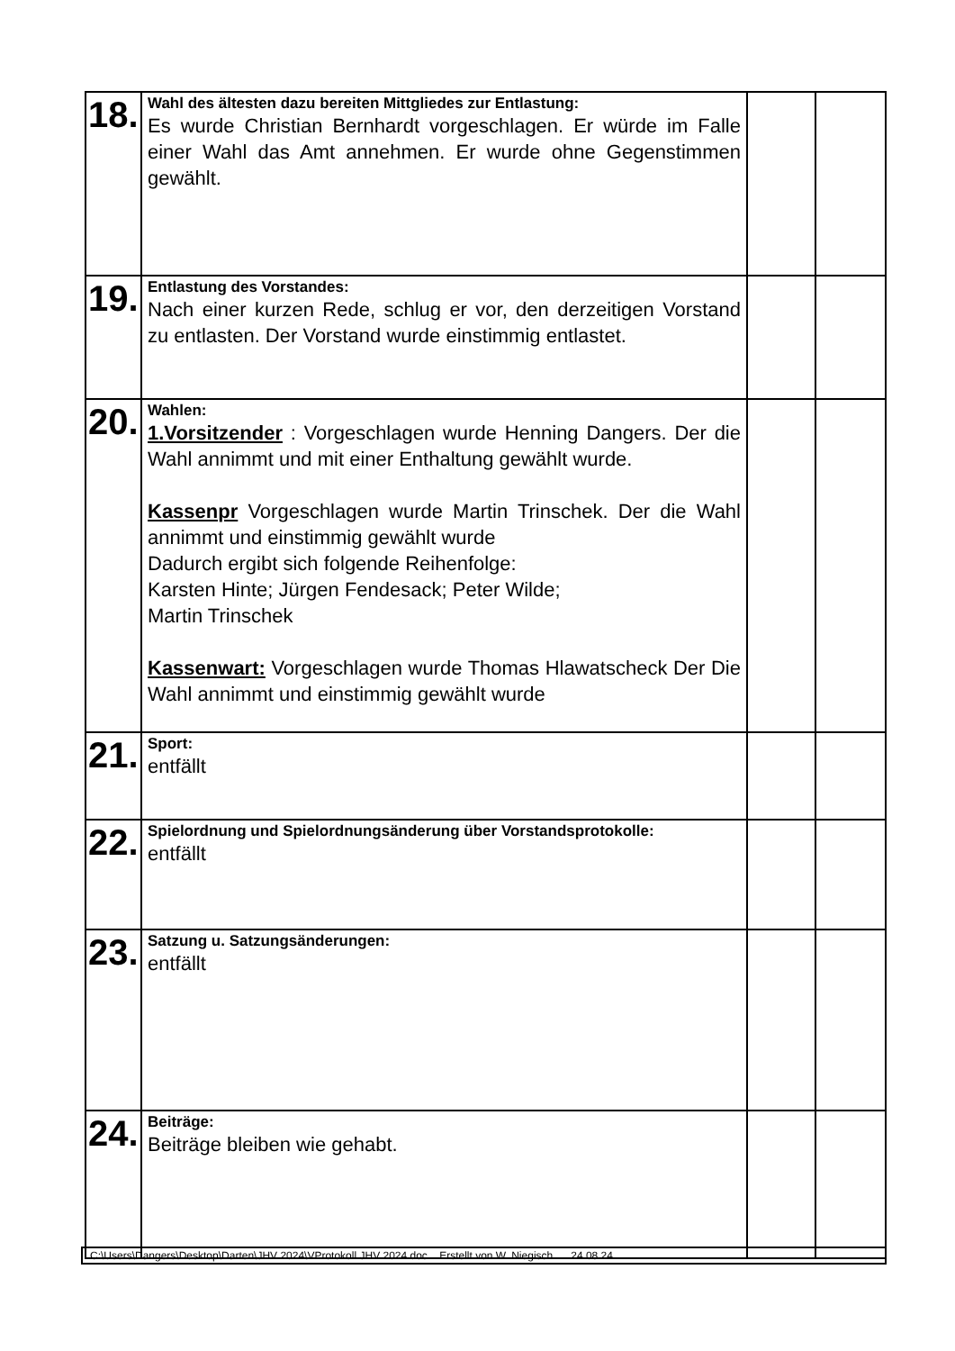| 18. | Wahl des ältesten dazu bereiten Mittgliedes zur Entlastung: Es wurde Christian Bernhardt vorgeschlagen. Er würde im Falle einer Wahl das Amt annehmen. Er wurde ohne Gegenstimmen gewählt. | | |
| 19. | Entlastung des Vorstandes: Nach einer kurzen Rede, schlug er vor, den derzeitigen Vorstand zu entlasten. Der Vorstand wurde einstimmig entlastet. | | |
| 20. | Wahlen: 1.Vorsitzender : Vorgeschlagen wurde Henning Dangers. Der die Wahl annimmt und mit einer Enthaltung gewählt wurde. Kassenpr Vorgeschlagen wurde Martin Trinschek. Der die Wahl annimmt und einstimmig gewählt wurde Dadurch ergibt sich folgende Reihenfolge: Karsten Hinte; Jürgen Fendesack; Peter Wilde; Martin Trinschek Kassenwart: Vorgeschlagen wurde Thomas Hlawatscheck Der Die Wahl annimmt und einstimmig gewählt wurde | | |
| 21. | Sport: entfällt | | |
| 22. | Spielordnung und Spielordnungsänderung über Vorstandsprotokolle: entfällt | | |
| 23. | Satzung u. Satzungsänderungen: entfällt | | |
| 24. | Beiträge: Beiträge bleiben wie gehabt. | | |
C:\Users\Dangers\Desktop\Darten\JHV 2024\VProtokoll JHV 2024.doc Erstellt von W. Niegisch 24.08.24